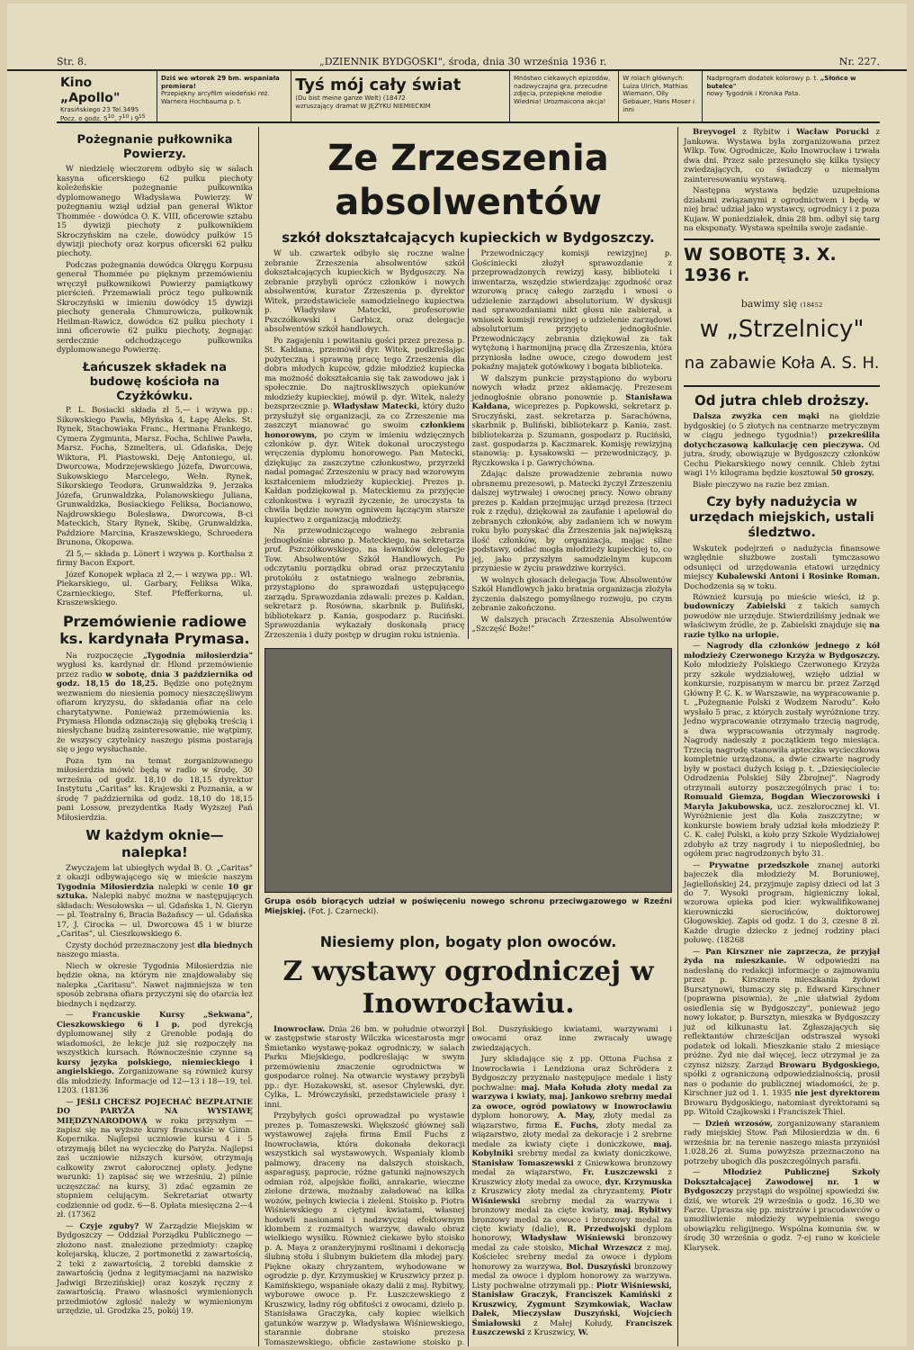Str. 8. „DZIENNIK BYDGOSKI", środa, dnia 30 września 1936 r. Nr. 227.
Kino „Apollo"
Krasińskiego 23 Tel.3495
Pocz. o godz. 5<sup>10</sup>, 7<sup>10</sup> i 9<sup>15</sup>
Dziś we wtorek 29 bm. wspaniała premiera!
Przepiękny arcyfilm wiedeński reż. Warnera Hochbauma p. t.
Tyś mój cały świat
(Du bist meine ganze Welt) (18472
wzruszający dramat W JĘZYKU NIEMIECKIM
Mnóstwo ciekawych epizodów, nadzwyczajna gra, przecudne zdjęcia, przepiękne melodie Wiednia! Urozmaicona akcja!
W rolach głównych: Luiza Ulrich, Mathias Wiemann, Olly Gebauer, Hans Moser i inni
Nadprogram dodatek kolorowy p. t. „Słońce w butelce"
nowy Tygodnik i Kronika Pata.
Pożegnanie pułkownika Powierzy.
W niedzielę wieczorem odbyło się w salach kasyna oficerskiego 62 pułku piechoty koleżeńskie pożegnanie pułkownika dyplomowanego Władysława Powierzy. W pożegnaniu wziął udział pan generał Wiktor Thommée - dowódca O. K. VIII, oficerowie sztabu 15 dywizji piechoty z pułkownikiem Skroczyńskim na czele, dowódcy pułków 15 dywizji piechoty oraz korpus oficerski 62 pułku piechoty.
Podczas pożegnania dowódca Okręgu Korpusu generał Thommée po pięknym przemówieniu wręczył pułkownikowi Powierzy pamiątkowy pierścień. Przemawiali prócz tego pułkownik Skroczyński w imieniu dowódcy 15 dywizji piechoty generała Chmurowicza, pułkownik Heilman-Rawicz, dowódca 62 pułku piechoty i inni oficerowie 62 pułku piechoty, żegnając serdecznie odchodzącego pułkownika dyplomowanego Powierzę.
Łańcuszek składek na budowę kościoła na Czyżkówku.
P. L. Bosiacki składa zł 5,— i wzywa pp.: Sikowskiego Pawła, Młyńska 4, Łapę Aleks. St. Rynek, Stachowiaka Franc., Hermana Frankego, Cymera Zygmunta, Marsz. Focha, Schliwe Pawła, Marsz. Focha, Szmeltera, ul. Gdańska, Deję Wiktora, Pl. Piastowski, Deję Antoniego, ul. Dworcowa, Modrzejewskiego Józefa, Dworcowa, Sukowskiego Marcelego, Wełn. Rynek, Sikorskiego Teodora, Grunwaldzka 9, Jerzaka Józefa, Grunwaldzka, Polanowskiego Juliana, Grunwaldzka, Bosiackiego Feliksa, Bocianowo, Najdrowskiego Bolesława, Dworcowa, B-ci Mateckich, Stary Rynek, Skibę, Grunwaldzka, Paździore Marcina, Kraszewskiego, Schroedera Brunona, Okopowa.
Zł 5,— składa p. Lönert i wzywa p. Korthalsa z firmy Bacon Export.
Józef Konopek wpłaca zł 2,— i wzywa pp.: Wł. Piekarskiego, ul. Garbary, Feliksa Wika, Czarnieckiego, Stef. Pfefferkorna, ul. Kraszewskiego.
Przemówienie radiowe ks. kardynała Prymasa.
Na rozpoczęcie „Tygodnia miłosierdzia" wygłosi ks. kardynał dr. Hlond przemówienie przez radio w sobotę, dnia 3 października od godz. 18,15 do 18,25. Będzie ono potężnym wezwaniem do niesienia pomocy nieszczęśliwym ofiarom kryzysu, do składania ofiar na cele charytatywne. Ponieważ przemówienia ks. Prymasa Hlonda odznaczają się głęboką treścią i niesłychane budzą zainteresowanie, nie wątpimy, że wszyscy czytelnicy naszego pisma postarają się o jego wysłuchanie.
Poza tym na temat zorganizowanego miłosierdzia mówić będą w radio w środę, 30 września od godz. 18,10 do 18,15 dyrektor Instytutu „Caritas" ks. Krajewski z Poznania, a w środę 7 października od godz. 18,10 do 18,15 pani Lossow, prezydentka Rady Wyższej Pań Miłosierdzia.
W każdym oknie—nalepka!
Zwyczajem lat ubiegłych wydał B. O. „Caritas" z okazji odbywającego się w mieście naszym Tygodnia Miłosierdzia nalepki w cenie 10 gr sztuka. Nalepki nabyć można w następujących składach: Wesołowska — ul. Gdańska 1, N. Gieryn — pl. Teatralny 6, Bracia Bażańscy — ul. Gdańska 17, J. Cirocka — ul. Dworcowa 45 i w biurze „Caritas", ul. Cieszkowskiego 6.
Czysty dochód przeznaczony jest dla biednych naszego miasta.
Niech w okresie Tygodnia Miłosierdzia nie będzie okna, na którym nie znajdowałaby się nalepka „Caritasu". Nawet najmniejsza w ten sposób zebrana ofiara przyczyni się do otarcia łez biednych i nędzarzy.
— Francuskie Kursy „Sekwana", Cieszkowskiego 6 I p. pod dyrekcją dyplomowanej siły z Grenoble podają do wiadomości, że lekcje już się rozpoczęły na wszystkich kursach. Równocześnie czynne są kursy języka polskiego, niemieckiego i angielskiego. Zorganizowane są również kursy dla młodzieży. Informacje od 12—13 i 18—19, tel. 1203. (18136
— JEŚLI CHCESZ POJECHAĆ BEZPŁATNIE DO PARYŻA NA WYSTAWĘ MIĘDZYNARODOWĄ w roku przyszłym — zapisz się na wyższe kursy francuskie w Gimn. Kopernika. Najlepsi uczniowie kursu 4 i 5 otrzymają bilet na wycieczkę do Paryża. Najlepsi zaś uczniowie niższych kursów, otrzymają całkowity zwrot całorocznej opłaty. Jedyne warunki: 1) zapisać się we wrześniu, 2) pilnie uczęszczać na kursy, 3) zdać egzamin ze stopniem celującym. Sekretariat otwarty codziennie od godz. 6—8. Opłata miesięczna 2—4 zł. (17362
— Czyje zguby? W Zarządzie Miejskim w Bydgoszczy — Oddział Porządku Publicznego — złożono nast. znalezione przedmioty: czapkę kolejarską, klucze, 2 portmonetki z zawartością, 2 teki z zawartością, 2 torebki damskie z zawartością (jedna z legitymacjami na nazwisko Jadwigi Brzezińskiej) oraz koszyk ręczny z zawartością. Prawo własności wymienionych przedmiotów zgłosić należy w wymienionym urzędzie, ul. Grodzka 25, pokój 19.
Ze Zrzeszenia absolwentów
szkół dokształcających kupieckich w Bydgoszczy.
W ub. czwartek odbyło się roczne walne zebranie Zrzeszenia absolwentów szkół dokształcających kupieckich w Bydgoszczy. Na zebranie przybyli oprócz członków i nowych absolwentów, kurator Zrzeszenia p. dyrektor Witek, przedstawiciele samodzielnego kupiectwa p. Władysław Matecki, profesorowie Pszczółkowski i Garbicz, oraz delegacje absolwentów szkół handlowych.
Po zagajeniu i powitaniu gości przez prezesa p. St. Kałdana, przemówił dyr. Witek, podkreślając pożyteczną i sprawną pracę tego Zrzeszenia dla dobra młodych kupców, gdzie młodzież kupiecka ma możność dokształcania się tak zawodowo jak i społecznie. Do najtroskliwszych opiekunów młodzieży kupieckiej, mówił p. dyr. Witek, należy bezsprzecznie p. Władysław Matecki, który dużo przysłużył się organizacji, za co Zrzeszenie ma zaszczyt mianować go swoim członkiem honorowym, po czym w imieniu wdzięcznych członków p. dyr. Witek dokonał uroczystego wręczenia dyplomu honorowego. Pan Matecki, dziękując za zaszczytne członkostwo, przyrzekł nadal pomagać Zrzeszeniu w pracy nad wzorowym kształceniem młodzieży kupieckiej. Prezes p. Kałdan podziękował p. Mateckiemu za przyjęcie członkostwa i wyraził życzenie, że uroczysta ta chwila będzie nowym ogniwem łączącym starsze kupiectwo z organizacją młodzieży.
Na przewodniczącego walnego zebrania jednogłośnie obrano p. Mateckiego, na sekretarza prof. Pszczółkowskiego, na ławników delegacje Tow. Absolwentów Szkół Handlowych. Po odczytaniu porządku obrad oraz przeczytaniu protokółu z ostatniego walnego zebrania, przystąpiono do sprawozdań ustępującego zarządu. Sprawozdania zdawali: prezes p. Kałdan, sekretarz p. Rosówna, skarbnik p. Buliński, bibliotekarz p. Kania, gospodarz p. Ruciński. Sprawozdania wykazały doskonałą pracę Zrzeszenia i duży postęp w drugim roku istnienia.
Przewodniczący komisji rewizyjnej p. Gościniecki złożył sprawozdanie z przeprowadzonych rewizyj kasy, biblioteki i inwentarza, wszędzie stwierdzając zgodność oraz wzorową pracę całego zarządu i wnosi o udzielenie zarządowi absolutorium. W dyskusji nad sprawozdaniami nikt głosu nie zabierał, a wniosek komisji rewizyjnej o udzielenie zarządowi absolutorium przyjęto jednogłośnie. Przewodniczący zebrania dziękował za tak wytężoną i harmonijną pracę dla Zrzeszenia, która przyniosła ładne owoce, czego dowodem jest pokaźny majątek gotówkowy i bogata biblioteka.
W dalszym punkcie przystąpiono do wyboru nowych władz przez aklamację. Prezesem jednogłośnie obrano ponownie p. Stanisława Kałdana, wiceprezes p. Popkowski, sekretarz p. Sroczyński, zast. sekretarza p. Sarachówna, skarbnik p. Buliński, bibliotekarz p. Kania, zast. bibliotekarza p. Szumann, gospodarz p. Ruciński, zast. gospodarza p. Kaczmarek. Komisję rewizyjną stanowią: p. Łysakowski — przewodniczący, p. Ryczkowska i p. Gawrychówna.
Zdając dalsze prowadzenie zebrania nowo obranemu prezesowi, p. Matecki życzył Zrzeszeniu dalszej wytrwałej i owocnej pracy. Nowo obrany prezes p. Kałdan przejmując urząd prezesa (trzeci rok z rzędu), dziękował za zaufanie i apelował do zebranych członków, aby zadaniem ich w nowym roku było pozyskać dla Zrzeszenia jak największą ilość członków, by organizacja, mając silne podstawy, oddać mogła młodzieży kupieckiej to, co jej, jako przyszłym samodzielnym kupcom przyniesie w życiu prawdziwe korzyści.
W wolnych głosach delegacja Tow. Absolwentów Szkół Handlowych jako bratnia organizacja złożyła życzenia dalszego pomyślnego rozwoju, po czym zebranie zakończono.
W dalszych pracach Zrzeszenia Absolwentów „Szczęść Boże!"
Grupa osób biorących udział w poświęceniu nowego schronu przeciwgazowego w Rzeźni Miejskiej. (Fot. J. Czarnecki).
Niesiemy plon, bogaty plon owoców.
Z wystawy ogrodniczej w Inowrocławiu.
Inowrocław. Dnia 26 bm. w południe otworzył w zastępstwie starosty Wilczka wicestarosta mgr Śmietanko wystawę-pokaz ogrodniczy, w salach Parku Miejskiego, podkreślając w swym przemówieniu znaczenie ogrodnictwa w gospodarce rolnej. Na otwarcie wystawy przybyli pp.: dyr. Hozakowski, st. asesor Chylewski, dyr. Cylka, L. Mrówczyński, przedstawiciele prasy i inni.
Przybyłych gości oprowadzał po wystawie prezes p. Tomaszewski. Większość głównej sali wystawowej zajęła firma Emil Fuchs z Inowrocławia, która dokonała dekoracji wszystkich sal wystawowych. Wspaniały klomb palmowy, draceny na dalszych stoiskach, asparagusy, paprocie, różne gatunki najnowszych odmian róż, alpejskie fiołki, anrakarie, wieczne zielone drzewa, możnaby załadować na kilka wozów, pełnych kwiecia i zieleni. Stoisko p. Piotra Wiśniewskiego z ciętymi kwiatami, własnej hodowli nasionami i nadzwyczaj efektownym klombem z rozmaitych warzyw, dawało obraz wielkiego wysiłku. Również ciekawe było stoisko p. A. Maya z oranżeryjnymi roślinami i dekoracją ślubną stołu i ślubnym bukietem dla młodej pary. Piękne okazy chryzantem, wyhodowane w ogrodzie p. dyr. Krzymuskiej w Kruszwicy przez p. Kamińskiego, wspaniałe okazy dalii z maj. Rybitwy, wyborowe owoce p. Fr. Łuszczewskiego z Kruszwicy, ładny róg obfitości z owocami, dzieło p. Stanisława Graczyka, cały kopiec wielkich gatunków warzyw p. Władysława Wiśniewskiego, starannie dobrane stoisko prezesa Tomaszewskiego, obficie zastawione stoisko p. Bol. Duszyńskiego kwiatami, warzywami i owocami oraz inne zwracały uwagę zwiedzających.
Jury składające się z pp. Ottona Fuchsa z Inowrocławia i Lendziona oraz Schrödera z Bydgoszczy przyznało następujące medale i listy pochwalne: maj. Mała Kołuda złoty medal za warzywa i kwiaty, maj. Jankowo srebrny medal za owoce, ogród powiatowy w Inowrocławiu dyplom honorowy, A. May, złoty medal za wiązarstwo, firma E. Fuchs, złoty medal za wiązarstwo, złoty medal za dekoracje i 2 srebrne medale za kwiaty cięte i doniczkowe, maj. Kobylniki srebrny medal za kwiaty doniczkowe, Stanisław Tomaszewski z Gniewkowa bronzowy medal za wiązarstwo, Fr. Łuszczewski z Kruszwicy złoty medal za owoce, dyr. Krzymuska z Kruszwicy złoty medal za chryzantemy, Piotr Wiśniewski srebrny medal za warzywa i bronzowy medal za cięte kwiaty, maj. Rybitwy bronzowy medal za owoce i bronzowy medal za cięte kwiaty (dalie), R. Przedwojski dyplom honorowy, Władysław Wiśniewski bronzowy medal za całe stoisko, Michał Wrzeszcz z maj. Kościelec srebrny medal za owoce i dyplom honorowy za warzywa, Bol. Duszyński bronzowy medal za owoce i dyplom honorowy za warzywa. Listy pochwalne otrzymali pp.: Piotr Wiśniewski, Stanisław Graczyk, Franciszek Kamiński z Kruszwicy, Zygmunt Szymkowiak, Wacław Dałek, Mieczysław Duszyński, Wojciech Śmiałowski z Małej Kołudy, Franciszek Łuszczewski z Kruszwicy, W.
Breyvogel z Rybitw i Wacław Porucki z Jankowa. Wystawa była zorganizowana przez Wlkp. Tow. Ogrodnicze, Koło Inowrocław i trwała dwa dni. Przez sale przesunęło się kilka tysięcy zwiedzających, co świadczy o niemałym zainteresowaniu wystawą.
Następna wystawa będzie uzupełniona działami związanymi z ogrodnictwem i będą w niej brać udział jako wystawcy, ogrodnicy i z poza Kujaw. W poniedziałek, dnia 28 bm. odbył się targ na eksponaty. Wystawa spełniła swoje zadanie.
W SOBOTĘ 3. X. 1936 r.
bawimy się (18452
w „Strzelnicy"
na zabawie Koła A. S. H.
Od jutra chleb droższy.
Dalsza zwyżka cen mąki na giełdzie bydgoskiej (o 5 złotych na centnarze metrycznym w ciągu jednego tygodnia!) przekreśliła dotychczasową kalkulację cen pieczywa. Od jutra, środy, obowiązuje w Bydgoszczy członków Cechu Piekarskiego nowy cennik. Chleb żytni wagi 1½ kilograma będzie kosztował 50 groszy.
Białe pieczywo na razie bez zmian.
Czy były nadużycia w urzędach miejskich, ustali śledztwo.
Wskutek podejrzeń o nadużycia finansowe względnie służbowe zostali tymczasowo odsunięci od urzędowania etatowi urzędnicy miejscy Kubalewski Antoni i Rosinke Roman. Dochodzenia są w toku.
Również kursują po mieście wieści, iż p. budowniczy Zabielski z takich samych powodów nie urzęduje. Stwierdziliśmy jednak we właściwym źródle, że p. Zabielski znajduje się na razie tylko na urlopie.
— Nagrody dla członków jednego z kół młodzieży Czerwonego Krzyża w Bydgoszczy. Koło młodzieży Polskiego Czerwonego Krzyża przy szkole wydziałowej, wzięło udział w konkursie, rozpisanym w marcu br. przez Zarząd Główny P. C. K. w Warszawie, na wypracowanie p. t. „Pożegnanie Polski z Wodzem Narodu". Koło wysłało 5 prac, z których zostały wyróżnione trzy. Jedno wypracowanie otrzymało trzecią nagrodę, a dwa wypracowania otrzymały nagrodę. Nagrody nadeszły z początkiem tego miesiąca. Trzecią nagrodę stanowiła apteczka wycieczkowa kompletnie urządzona, a dwie czwarte nagrody były w postaci dużych ksiąg p. t. „Dziesięciolecie Odrodzenia Polskiej Siły Zbrojnej". Nagrody otrzymali autorzy poszczególnych prac i to: Romuald Giemza, Bogdan Wieczorowski i Maryla Jakubowska, ucz. zeszłorocznej kl. VI. Wyróżnienie jest dla Koła zaszczytne; w konkursie bowiem brały udział koła młodzieży P. C. K. całej Polski, a koło przy Szkole Wydziałowej zdobyło aż trzy nagrody i to niepośledniej, bo ogółem prac nagrodzonych było 31.
— Prywatne przedszkole znanej autorki bajeczek dla młodzieży M. Boruniowej, Jagiellońskiej 24, przyjmuje zapisy dzieci od lat 3 do 7. Wysoki program, higieniczny lokal, wzorowa opieka pod kier. wykwalifikowanej kierowniczki sierocińców, doktorowej Głogowskiej. Zapis od godz. 1 do 3, czesne 8 zł. Każde drugie dziecko z jednej rodziny płaci połowę. (18268
— Pan Kirszner nie zaprzecza, że przyjął żyda na mieszkanie. W odpowiedzi na nadesłaną do redakcji informacje o zajmowaniu przez p. Kirsznera mieszkania żydowi Bursztynowi, tłumaczy się p. Edward Kirschner (poprawna pisownia), że „nie ułatwiał żydom osiedlenia się w Bydgoszczy", ponieważ jego nowy lokator, p. Bursztyn, mieszka w Bydgoszczy już od kilkunastu lat. Zgłaszających się reflektantów chrześcijan odstraszał wysoki podatek od lokali. Mieszkanie stało 2 miesiące próżne. Żyd nie dał więcej, lecz otrzymał je za czynsz niższy. Zarząd Browaru Bydgoskiego, spółki z ograniczoną odpowiedzialnością, prosił nas o podanie do publicznej wiadomości, że p. Kirschner już od 1. 1. 1935 nie jest dyrektorem Browaru Bydgoskiego, natomiast dyrektorami są pp. Witold Czajkowski i Franciszek Thiel.
— Dzień wrzosów, zorganizowany staraniem rady miejskiej Stow. Pań Miłosierdzia w dn. 6 września br. na terenie naszego miasta przyniósł 1.028,26 zł. Suma powyższa przeznaczono na potrzeby ubogich dla poszczególnych parafii.
— Młodzież Publicznej Szkoły Dokształcającej Zawodowej nr. 1 w Bydgoszczy przystąpi do wspólnej spowiedzi św. dziś, we wtorek 29 września o godz. 16,30 we Farze. Uprasza się pp. mistrzów i pracodawców o umożliwienie młodzieży wypełnienia swego obowiązku religijnego. Wspólna komunia św. w środę 30 września o godz. 7-ej rano w kościele Klarysek.